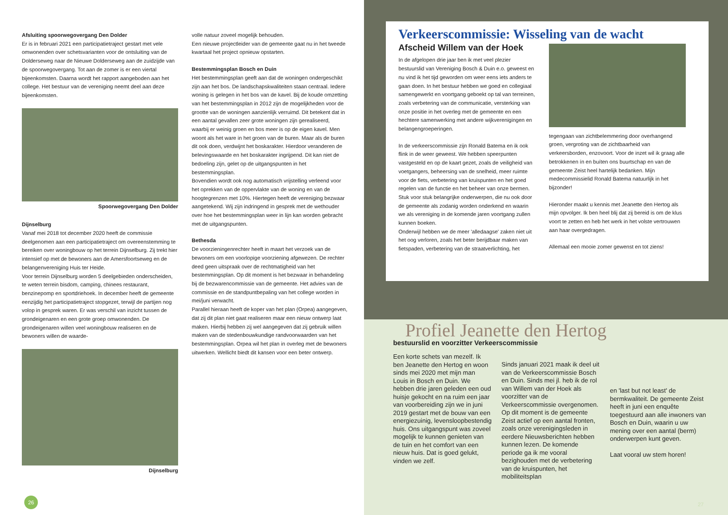Afsluiting spoorwegovergang Den Dolder
Er is in februari 2021 een participatietraject gestart met vele omwonenden over schetsvarianten voor de ontsluiting van de Dolderseweg naar de Nieuwe Dolderseweg aan de zuidzijde van de spoorwegovergang. Tot aan de zomer is er een viertal bijeenkomsten. Daarna wordt het rapport aangeboden aan het college. Het bestuur van de vereniging neemt deel aan deze bijeenkomsten.
Spoorwegovergang Den Dolder
Dijnselburg
Vanaf mei 2018 tot december 2020 heeft de commissie deelgenomen aan een participatietraject om overeenstemming te bereiken over woningbouw op het terrein Dijnselburg. Zij trekt hier intensief op met de bewoners aan de Amersfoortseweg en de belangenvereniging Huis ter Heide.
Voor terrein Dijnselburg worden 5 deelgebieden onderscheiden, te weten terrein bisdom, camping, chinees restaurant, benzinepomp en sportdriehoek. In december heeft de gemeente eenzijdig het participatietraject stopgezet, terwijl de partijen nog volop in gesprek waren. Er was verschil van inzicht tussen de grondeigenaren en een grote groep omwonenden. De grondeigenaren willen veel woningbouw realiseren en de bewoners willen de waarde-
Dijnselburg
volle natuur zoveel mogelijk behouden.
Een nieuwe projectleider van de gemeente gaat nu in het tweede kwartaal het project opnieuw opstarten.
Bestemmingsplan Bosch en Duin
Het bestemmingsplan geeft aan dat de woningen ondergeschikt zijn aan het bos. De landschapskwaliteiten staan centraal. Iedere woning is gelegen in het bos van de kavel. Bij de koude omzetting van het bestemmingsplan in 2012 zijn de mogelijkheden voor de grootte van de woningen aanzienlijk verruimd. Dit betekent dat in een aantal gevallen zeer grote woningen zijn gerealiseerd, waarbij er weinig groen en bos meer is op de eigen kavel. Men woont als het ware in het groen van de buren. Maar als de buren dit ook doen, verdwijnt het boskarakter. Hierdoor veranderen de belevingswaarde en het boskarakter ingrijpend. Dit kan niet de bedoeling zijn, gelet op de uitgangspunten in het bestemmingsplan.
Bovendien wordt ook nog automatisch vrijstelling verleend voor het oprekken van de oppervlakte van de woning en van de hoogtegrenzen met 10%. Hiertegen heeft de vereniging bezwaar aangetekend. Wij zijn indringend in gesprek met de wethouder over hoe het bestemmingsplan weer in lijn kan worden gebracht met de uitgangspunten.
Bethesda
De voorzieningenrechter heeft in maart het verzoek van de bewoners om een voorlopige voorziening afgewezen. De rechter deed geen uitspraak over de rechtmatigheid van het bestemmingsplan. Op dit moment is het bezwaar in behandeling bij de bezwarencommissie van de gemeente. Het advies van de commissie en de standpuntbepaling van het college worden in mei/juni verwacht.
Parallel hieraan heeft de koper van het plan (Orpea) aangegeven, dat zij dit plan niet gaat realiseren maar een nieuw ontwerp laat maken. Hierbij hebben zij wel aangegeven dat zij gebruik willen maken van de stedenbouwkundige randvoorwaarden van het bestemmingsplan. Orpea wil het plan in overleg met de bewoners uitwerken. Wellicht biedt dit kansen voor een beter ontwerp.
26
Verkeerscommissie: Wisseling van de wacht
Afscheid Willem van der Hoek
In de afgelopen drie jaar ben ik met veel plezier bestuurslid van Vereniging Bosch & Duin e.o. geweest en nu vind ik het tijd geworden om weer eens iets anders te gaan doen. In het bestuur hebben we goed en collegiaal samengewerkt en voortgang geboekt op tal van terreinen, zoals verbetering van de communicatie, versterking van onze positie in het overleg met de gemeente en een hechtere samenwerking met andere wijkverenigingen en belangengroeperingen.
In de verkeerscommissie zijn Ronald Batema en ik ook flink in de weer geweest. We hebben speerpunten vastgesteld en op de kaart gezet, zoals de veiligheid van voetgangers, beheersing van de snelheid, meer ruimte voor de fiets, verbetering van kruispunten en het goed regelen van de functie en het beheer van onze bermen. Stuk voor stuk belangrijke onderwerpen, die nu ook door de gemeente als zodanig worden onderkend en waarin we als vereniging in de komende jaren voortgang zullen kunnen boeken.
Onderwijl hebben we de meer 'alledaagse' zaken niet uit het oog verloren, zoals het beter berijdbaar maken van fietspaden, verbetering van de straatverlichting, het
tegengaan van zichtbelemmering door overhangend groen, vergroting van de zichtbaarheid van verkeersborden, enzovoort. Voor de inzet wil ik graag alle betrokkenen ín en buíten ons buurtschap en van de gemeente Zeist heel hartelijk bedanken. Mijn medecommissielid Ronald Batema natuurlijk in het bijzonder!
Hieronder maakt u kennis met Jeanette den Hertog als mijn opvolger. Ik ben heel blij dat zij bereid is om de klus voort te zetten en heb het werk in het volste vertrouwen aan haar overgedragen.
Allemaal een mooie zomer gewenst en tot ziens!
Profiel Jeanette den Hertog
bestuurslid en voorzitter Verkeerscommissie
Een korte schets van mezelf. Ik ben Jeanette den Hertog en woon sinds mei 2020 met mijn man Louis in Bosch en Duin. We hebben drie jaren geleden een oud huisje gekocht en na ruim een jaar van voorbereiding zijn we in juni 2019 gestart met de bouw van een energiezuinig, levensloopbestendig huis. Ons uitgangspunt was zoveel mogelijk te kunnen genieten van de tuin en het comfort van een nieuw huis. Dat is goed gelukt, vinden we zelf.
Sinds januari 2021 maak ik deel uit van de Verkeerscommissie Bosch en Duin. Sinds mei jl. heb ik de rol van Willem van der Hoek als voorzitter van de Verkeerscommissie overgenomen. Op dit moment is de gemeente Zeist actief op een aantal fronten, zoals onze verenigingsleden in eerdere Nieuwsberichten hebben kunnen lezen. De komende periode ga ik me vooral bezighouden met de verbetering van de kruispunten, het mobiliteitsplan
en 'last but not least' de bermkwaliteit. De gemeente Zeist heeft in juni een enquête toegestuurd aan alle inwoners van Bosch en Duin, waarin u uw mening over een aantal (berm) onderwerpen kunt geven.
Laat vooral uw stem horen!
27